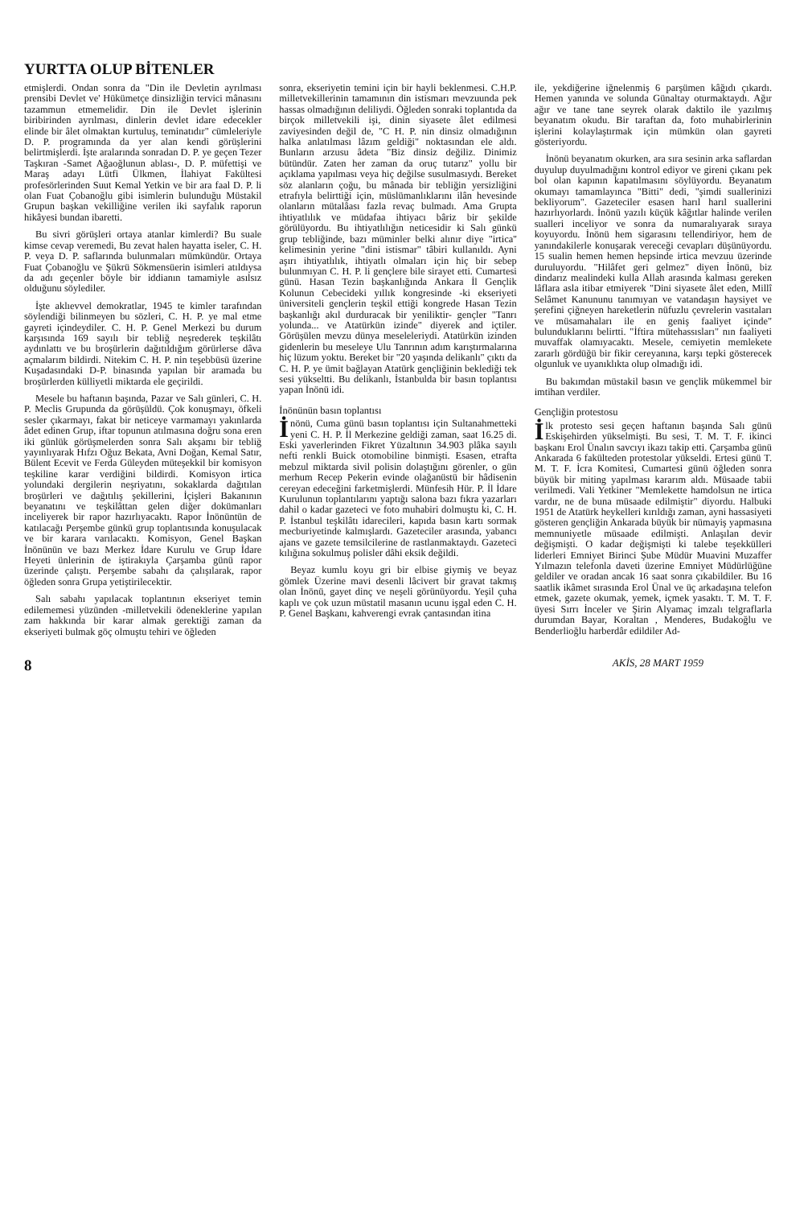YURTTA OLUP BİTENLER
etmişlerdi. Ondan sonra da "Din ile Devletin ayrılması prensibi Devlet ve' Hükümetçe dinsizliğin tervici mânasını tazammun etmemelidir. Din ile Devlet işlerinin biribirinden ayrılması, dinlerin devlet idare edecekler elinde bir âlet olmaktan kurtuluş, teminatıdır" cümleleriyle D. P. programında da yer alan kendi görüşlerini belirtmişlerdi. İşte aralarında sonradan D. P. ye geçen Tezer Taşkıran -Samet Ağaoğlunun ablası-, D. P. müfettişi ve Maraş adayı Lütfi Ülkmen, İlahiyat Fakültesi profesörlerinden Suut Kemal Yetkin ve bir ara faal D. P. li olan Fuat Çobanoğlu gibi isimlerin bulunduğu Müstakil Grupun başkan vekilliğine verilen iki sayfalık raporun hikâyesi bundan ibaretti.
Bu sivri görüşleri ortaya atanlar kimlerdi? Bu suale kimse cevap veremedi, Bu zevat halen hayatta iseler, C. H. P. veya D. P. saflarında bulunmaları mümkündür. Ortaya Fuat Çobanoğlu ve Şükrü Sökmensüerin isimleri atıldıysa da adı geçenler böyle bir iddianın tamamiyle asılsız olduğunu söylediler.
İşte aklıevvel demokratlar, 1945 te kimler tarafından söylendiği bilinmeyen bu sözleri, C. H. P. ye mal etme gayreti içindeydiler. C. H. P. Genel Merkezi bu durum karşısında 169 sayılı bir tebliğ neşrederek teşkilâtı aydınlattı ve bu broşürlerin dağıtıldığım görürlerse dâva açmalarım bildirdi. Nitekim C. H. P. nin teşebbüsü üzerine Kuşadasındaki D-P. binasında yapılan bir aramada bu broşürlerden külliyetli miktarda ele geçirildi.
Mesele bu haftanın başında, Pazar ve Salı günleri, C. H. P. Meclis Grupunda da görüşüldü. Çok konuşmayı, öfkeli sesler çıkarmayı, fakat bir neticeye varmamayı yakınlarda âdet edinen Grup, iftar topunun atılmasına doğru sona eren iki günlük görüşmelerden sonra Salı akşamı bir tebliğ yayınlıyarak Hıfzı Oğuz Bekata, Avni Doğan, Kemal Satır, Bülent Ecevit ve Ferda Güleyden müteşekkil bir komisyon teşkiline karar verdiğini bildirdi. Komisyon irtica yolundaki dergilerin neşriyatını, sokaklarda dağıtılan broşürleri ve dağıtılış şekillerini, İçişleri Bakanının beyanatını ve teşkilâttan gelen diğer dokümanları inceliyerek bir rapor hazırlıyacaktı. Rapor İnönüntün de katılacağı Perşembe günkü grup toplantısında konuşulacak ve bir karara varılacaktı. Komisyon, Genel Başkan İnönünün ve bazı Merkez İdare Kurulu ve Grup İdare Heyeti ünlerinin de iştirakıyla Çarşamba günü rapor üzerinde çalıştı. Perşembe sabahı da çalışılarak, rapor öğleden sonra Grupa yetiştirilecektir.
Salı sabahı yapılacak toplantının ekseriyet temin edilememesi yüzünden -milletvekili ödeneklerine yapılan zam hakkında bir karar almak gerektiği zaman da ekseriyeti bulmak göç olmuştu tehiri ve öğleden
sonra, ekseriyetin temini için bir hayli beklenmesi. C.H.P. milletvekillerinin tamamının din istismarı mevzuunda pek hassas olmadığının deliliydi. Öğleden sonraki toplantıda da birçok milletvekili işi, dinin siyasete âlet edilmesi zaviyesinden değil de, "C H. P. nin dinsiz olmadığının halka anlatılması lâzım geldiği" noktasından ele aldı. Bunların arzusu âdeta "Biz dinsiz değiliz. Dinimiz bütündür. Zaten her zaman da oruç tutarız" yollu bir açıklama yapılması veya hiç değilse susulmasıydı. Bereket söz alanların çoğu, bu mânada bir tebliğin yersizliğini etrafıyla belirttiği için, müslümanlıklarını ilân hevesinde olanların mütalâası fazla revaç bulmadı. Ama Grupta ihtiyatlılık ve müdafaa ihtiyacı bâriz bir şekilde görülüyordu. Bu ihtiyatlılığın neticesidir ki Salı günkü grup tebliğinde, bazı müminler belki alınır diye "irtica'' kelimesinin yerine "dini istismar" tâbiri kullanıldı. Ayni aşırı ihtiyatlılık, ihtiyatlı olmaları için hiç bir sebep bulunmıyan C. H. P. li gençlere bile sirayet etti. Cumartesi günü. Hasan Tezin başkanlığında Ankara İl Gençlik Kolunun Cebecideki yıllık kongresinde -ki ekseriyeti üniversiteli gençlerin teşkil ettiği kongrede Hasan Tezin başkanlığı akıl durduracak bir yeniliktir- gençler "Tanrı yolunda... ve Atatürkün izinde" diyerek and içtiler. Görüşülen mevzu dünya meseleleriydi. Atatürkün izinden gidenlerin bu meseleye Ulu Tanrının adım karıştırmalarına hiç lüzum yoktu. Bereket bir "20 yaşında delikanlı" çıktı da C. H. P. ye ümit bağlayan Atatürk gençliğinin beklediği tek sesi yükseltti. Bu delikanlı, İstanbulda bir basın toplantısı yapan İnönü idi.
İnönünün basın toplantısı
İnönü, Cuma günü basın toplantısı için Sultanahmetteki yeni C. H. P. İl Merkezine geldiği zaman, saat 16.25 di. Eski yaverlerinden Fikret Yüzaltının 34.903 plâka sayılı nefti renkli Buick otomobiline binmişti. Esasen, etrafta mebzul miktarda sivil polisin dolaştığını görenler, o gün merhum Recep Pekerin evinde olağanüstü bir hâdisenin cereyan edeceğini farketmişlerdi. Münfesih Hür. P. İl İdare Kurulunun toplantılarını yaptığı salona bazı fıkra yazarları dahil o kadar gazeteci ve foto muhabiri dolmuştu ki, C. H. P. İstanbul teşkilâtı idarecileri, kapıda basın kartı sormak mecburiyetinde kalmışlardı. Gazeteciler arasında, yabancı ajans ve gazete temsilcilerine de rastlanmaktaydı. Gazeteci kılığına sokulmuş polisler dâhi eksik değildi.
Beyaz kumlu koyu gri bir elbise giymiş ve beyaz gömlek Üzerine mavi desenli lâcivert bir gravat takmış olan İnönü, gayet dinç ve neşeli görünüyordu. Yeşil çuha kaplı ve çok uzun müstatil masanın ucunu işgal eden C. H. P. Genel Başkanı, kahverengi evrak çantasından itina
ile, yekdiğerine iğnelenmiş 6 parşümen kâğıdı çıkardı. Hemen yanında ve solunda Günaltay oturmaktaydı. Ağır ağır ve tane tane seyrek olarak daktilo ile yazılmış beyanatım okudu. Bir taraftan da, foto muhabirlerinin işlerini kolaylaştırmak için mümkün olan gayreti gösteriyordu.
İnönü beyanatım okurken, ara sıra sesinin arka saflardan duyulup duyulmadığını kontrol ediyor ve gireni çıkanı pek bol olan kapının kapatılmasını söylüyordu. Beyanatım okumayı tamamlayınca "Bitti" dedi, "şimdi suallerinizi bekliyorum". Gazeteciler esasen harıl harıl suallerini hazırlıyorlardı. İnönü yazılı küçük kâğıtlar halinde verilen sualleri inceliyor ve sonra da numaralıyarak sıraya koyuyordu. İnönü hem sigarasını tellendiriyor, hem de yanındakilerle konuşarak vereceği cevapları düşünüyordu. 15 sualin hemen hemen hepsinde irtica mevzuu üzerinde duruluyordu. "Hilâfet geri gelmez" diyen İnönü, biz dindarız mealindeki kulla Allah arasında kalması gereken lâflara asla itibar etmiyerek "Dini siyasete âlet eden, Millî Selâmet Kanununu tanımıyan ve vatandaşın haysiyet ve şerefini çiğneyen hareketlerin nüfuzlu çevrelerin vasıtaları ve müsamahaları ile en geniş faaliyet içinde" bulunduklarını belirtti. "İftira mütehassısları" nın faaliyeti muvaffak olamıyacaktı. Mesele, cemiyetin memlekete zararlı gördüğü bir fikir cereyanına, karşı tepki gösterecek olgunluk ve uyanıklıkta olup olmadığı idi.
Bu bakımdan müstakil basın ve gençlik mükemmel bir imtihan verdiler.
Gençliğin protestosu
İlk protesto sesi geçen haftanın başında Salı günü Eskişehirden yükselmişti. Bu sesi, T. M. T. F. ikinci başkanı Erol Ünalın savcıyı ikazı takip etti. Çarşamba günü Ankarada 6 fakülteden protestolar yükseldi. Ertesi günü T. M. T. F. İcra Komitesi, Cumartesi günü öğleden sonra büyük bir miting yapılması kararım aldı. Müsaade tabii verilmedi. Vali Yetkiner "Memlekette hamdolsun ne irtica vardır, ne de buna müsaade edilmiştir" diyordu. Halbuki 1951 de Atatürk heykelleri kırıldığı zaman, ayni hassasiyeti gösteren gençliğin Ankarada büyük bir nümayiş yapmasına memnuniyetle müsaade edilmişti. Anlaşılan devir değişmişti. O kadar değişmişti ki talebe teşekkülleri liderleri Emniyet Birinci Şube Müdür Muavini Muzaffer Yılmazın telefonla daveti üzerine Emniyet Müdürlüğüne geldiler ve oradan ancak 16 saat sonra çıkabildiler. Bu 16 saatlik ikâmet sırasında Erol Ünal ve üç arkadaşına telefon etmek, gazete okumak, yemek, içmek yasaktı. T. M. T. F. üyesi Sırrı İnceler ve Şirin Alyamaç imzalı telgraflarla durumdan Bayar, Koraltan , Menderes, Budakoğlu ve Benderlioğlu harberdâr edildiler Ad-
8 AKİS, 28 MART 1959